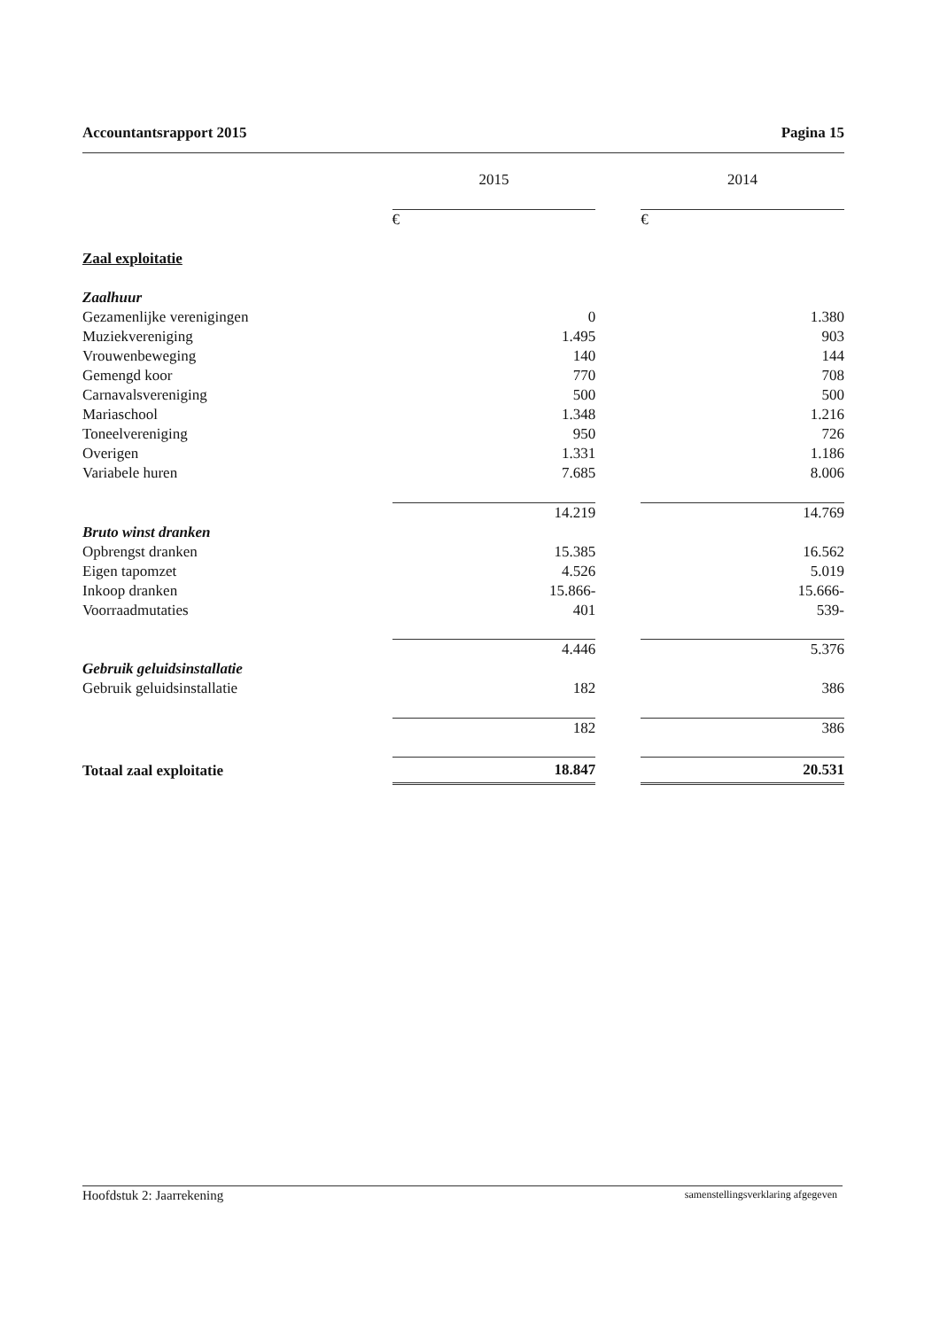Accountantsrapport 2015 Pagina 15
| | 2015 | | 2014 |
| --- | --- | --- | --- |
| | € | | € |
| Zaal exploitatie | | | |
| Zaalhuur | | | |
| Gezamenlijke verenigingen | 0 | | 1.380 |
| Muziekvereniging | 1.495 | | 903 |
| Vrouwenbeweging | 140 | | 144 |
| Gemengd koor | 770 | | 708 |
| Carnavalsvereniging | 500 | | 500 |
| Mariaschool | 1.348 | | 1.216 |
| Toneelvereniging | 950 | | 726 |
| Overigen | 1.331 | | 1.186 |
| Variabele huren | 7.685 | | 8.006 |
| | 14.219 | | 14.769 |
| Bruto winst dranken | | | |
| Opbrengst dranken | 15.385 | | 16.562 |
| Eigen tapomzet | 4.526 | | 5.019 |
| Inkoop dranken | 15.866- | | 15.666- |
| Voorraadmutaties | 401 | | 539- |
| | 4.446 | | 5.376 |
| Gebruik geluidsinstallatie | | | |
| Gebruik geluidsinstallatie | 182 | | 386 |
| | 182 | | 386 |
| Totaal zaal exploitatie | 18.847 | | 20.531 |
Hoofdstuk 2: Jaarrekening samenstellingsverklaring afgegeven